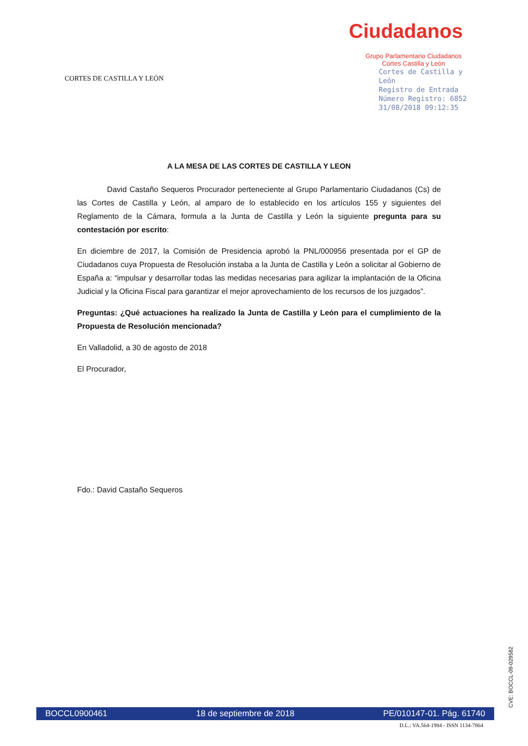CORTES DE CASTILLA Y LEÓN
Ciudadanos
Grupo Parlamentario Ciudadanos
Cortes Castilla y León
Cortes de Castilla y León
Registro de Entrada
Número Registro: 6852
31/08/2018 09:12:35
A LA MESA DE LAS CORTES DE CASTILLA Y LEON
David Castaño Sequeros Procurador perteneciente al Grupo Parlamentario Ciudadanos (Cs) de las Cortes de Castilla y León, al amparo de lo establecido en los artículos 155 y siguientes del Reglamento de la Cámara, formula a la Junta de Castilla y León la siguiente pregunta para su contestación por escrito:
En diciembre de 2017, la Comisión de Presidencia aprobó la PNL/000956 presentada por el GP de Ciudadanos cuya Propuesta de Resolución instaba a la Junta de Castilla y León a solicitar al Gobierno de España a: “impulsar y desarrollar todas las medidas necesarias para agilizar la implantación de la Oficina Judicial y la Oficina Fiscal para garantizar el mejor aprovechamiento de los recursos de los juzgados”.
Preguntas: ¿Qué actuaciones ha realizado la Junta de Castilla y León para el cumplimiento de la Propuesta de Resolución mencionada?
En Valladolid, a 30 de agosto de 2018
El Procurador,
Fdo.: David Castaño Sequeros
CVE: BOCCL-09-029582
BOCCL0900461 18 de septiembre de 2018 PE/010147-01. Pág. 61740
D.L.: VA.564-1984 - ISSN 1134-7864